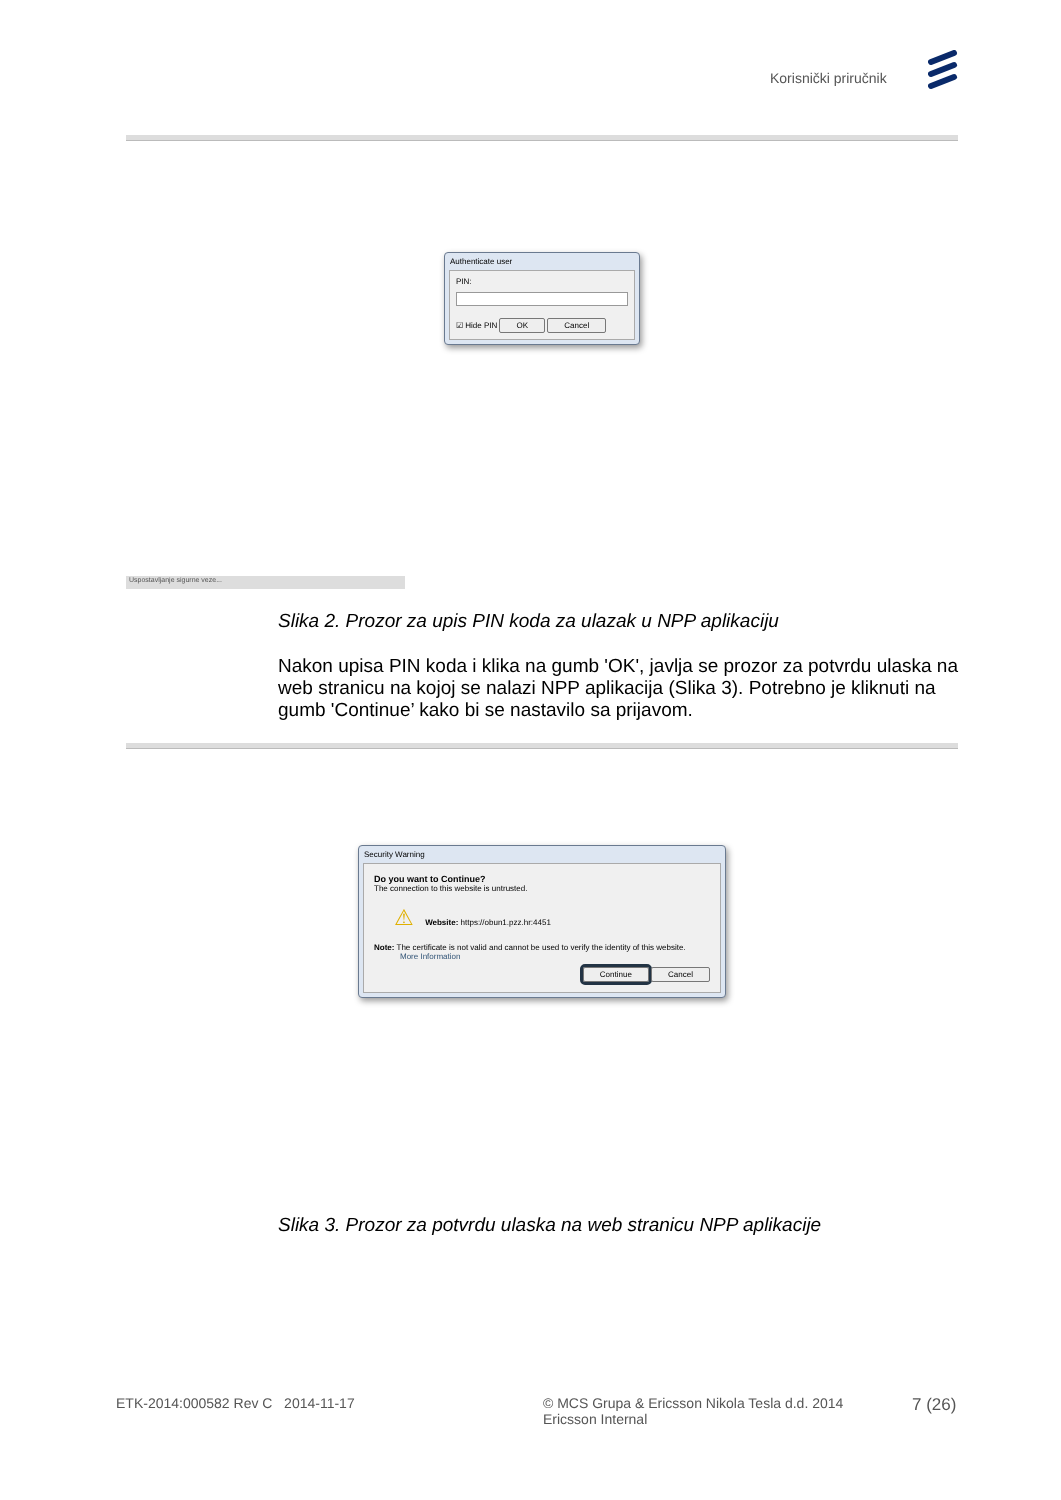Korisnički priručnik
Authenticate user
PIN:
☑ Hide PIN OK Cancel
Uspostavljanje sigurne veze...
Slika 2. Prozor za upis PIN koda za ulazak u NPP aplikaciju
Nakon upisa PIN koda i klika na gumb 'OK', javlja se prozor za potvrdu ulaska na web stranicu na kojoj se nalazi NPP aplikacija (Slika 3). Potrebno je kliknuti na gumb 'Continue’ kako bi se nastavilo sa prijavom.
Security Warning
Do you want to Continue?
The connection to this website is untrusted.
⚠ Website: https://obun1.pzz.hr:4451
Note: The certificate is not valid and cannot be used to verify the identity of this website.
More Information
Continue Cancel
Slika 3. Prozor za potvrdu ulaska na web stranicu NPP aplikacije
ETK-2014:000582 Rev C 2014-11-17
© MCS Grupa & Ericsson Nikola Tesla d.d. 2014
Ericsson Internal
7 (26)